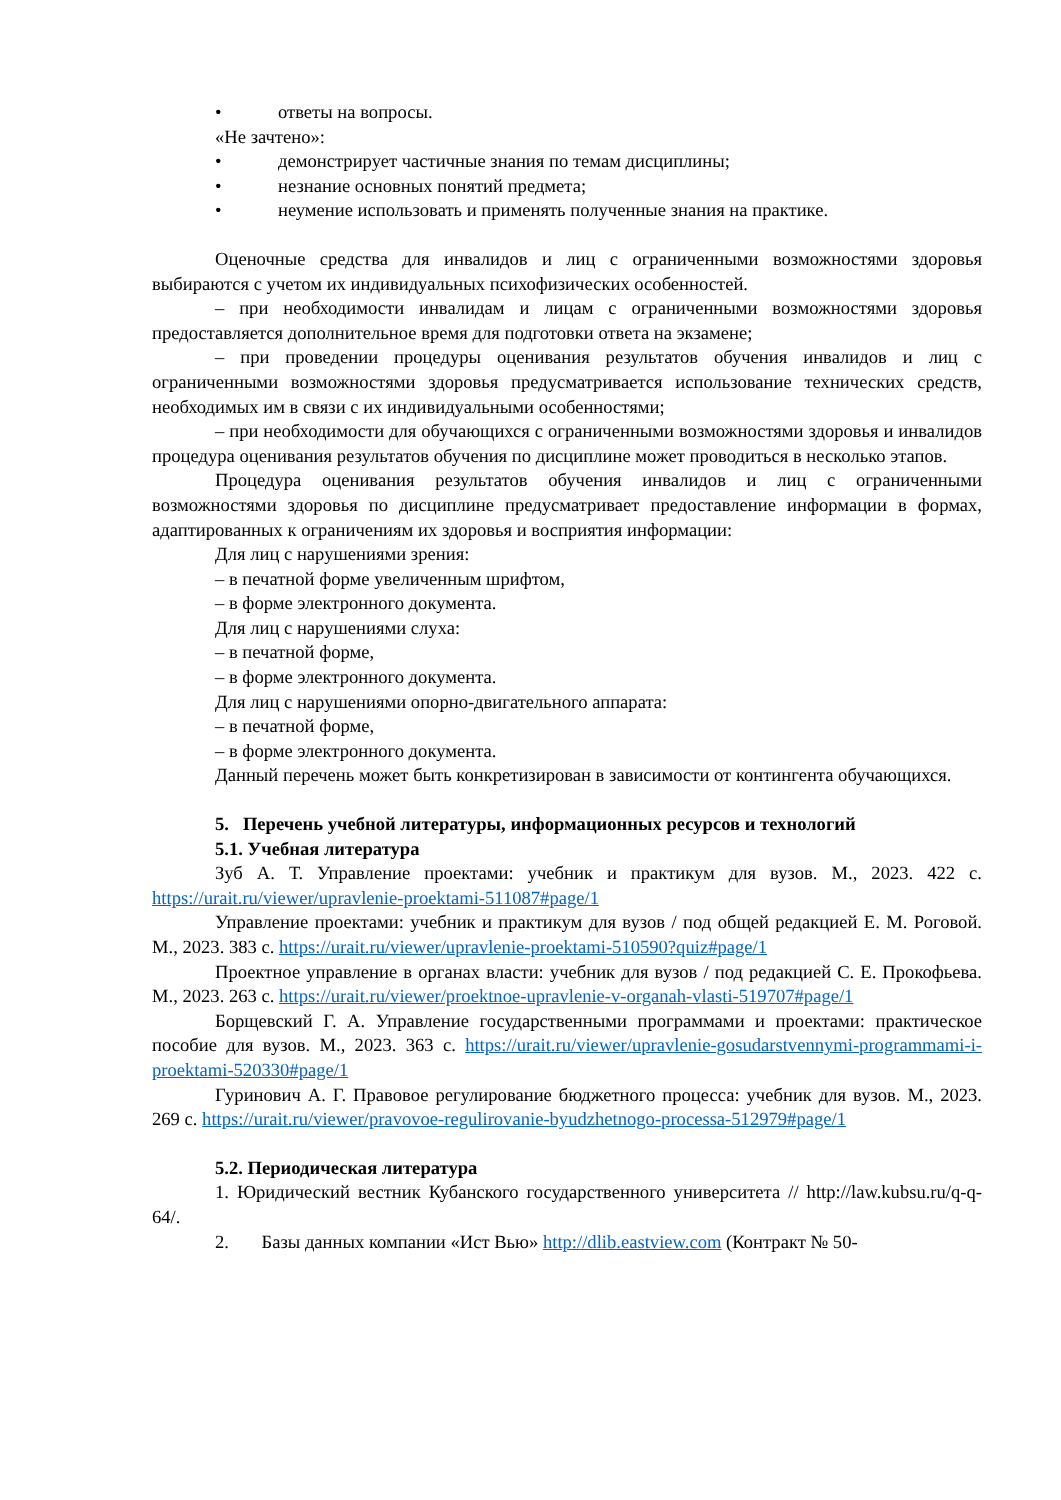• ответы на вопросы.
«Не зачтено»:
• демонстрирует частичные знания по темам дисциплины;
• незнание основных понятий предмета;
• неумение использовать и применять полученные знания на практике.
Оценочные средства для инвалидов и лиц с ограниченными возможностями здоровья выбираются с учетом их индивидуальных психофизических особенностей.
– при необходимости инвалидам и лицам с ограниченными возможностями здоровья предоставляется дополнительное время для подготовки ответа на экзамене;
– при проведении процедуры оценивания результатов обучения инвалидов и лиц с ограниченными возможностями здоровья предусматривается использование технических средств, необходимых им в связи с их индивидуальными особенностями;
– при необходимости для обучающихся с ограниченными возможностями здоровья и инвалидов процедура оценивания результатов обучения по дисциплине может проводиться в несколько этапов.
Процедура оценивания результатов обучения инвалидов и лиц с ограниченными возможностями здоровья по дисциплине предусматривает предоставление информации в формах, адаптированных к ограничениям их здоровья и восприятия информации:
Для лиц с нарушениями зрения:
– в печатной форме увеличенным шрифтом,
– в форме электронного документа.
Для лиц с нарушениями слуха:
– в печатной форме,
– в форме электронного документа.
Для лиц с нарушениями опорно-двигательного аппарата:
– в печатной форме,
– в форме электронного документа.
Данный перечень может быть конкретизирован в зависимости от контингента обучающихся.
5. Перечень учебной литературы, информационных ресурсов и технологий
5.1. Учебная литература
Зуб А. Т. Управление проектами: учебник и практикум для вузов. М., 2023. 422 с. https://urait.ru/viewer/upravlenie-proektami-511087#page/1
Управление проектами: учебник и практикум для вузов / под общей редакцией Е. М. Роговой. М., 2023. 383 с. https://urait.ru/viewer/upravlenie-proektami-510590?quiz#page/1
Проектное управление в органах власти: учебник для вузов / под редакцией С. Е. Прокофьева. М., 2023. 263 с. https://urait.ru/viewer/proektnoe-upravlenie-v-organah-vlasti-519707#page/1
Борщевский Г. А. Управление государственными программами и проектами: практическое пособие для вузов. М., 2023. 363 с. https://urait.ru/viewer/upravlenie-gosudarstvennymi-programmami-i-proektami-520330#page/1
Гуринович А. Г. Правовое регулирование бюджетного процесса: учебник для вузов. М., 2023. 269 с. https://urait.ru/viewer/pravovoe-regulirovanie-byudzhetnogo-processa-512979#page/1
5.2. Периодическая литература
1. Юридический вестник Кубанского государственного университета // http://law.kubsu.ru/q-q-64/.
2. Базы данных компании «Ист Вью» http://dlib.eastview.com (Контракт № 50-